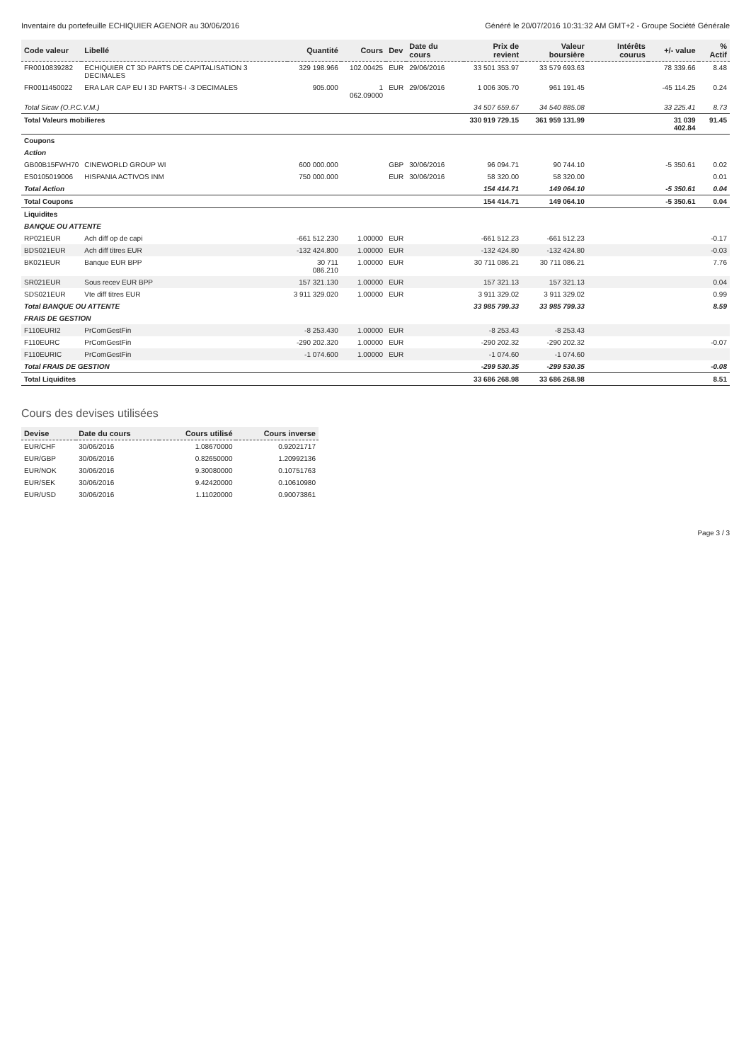Inventaire du portefeuille ECHIQUIER AGENOR au 30/06/2016 Généré le 20/07/2016 10:31:32 AM GMT+2 - Groupe Société Générale
| Code valeur | Libellé | Quantité | Cours | Dev | Date du cours | Prix de revient | Valeur boursière | Intérêts courus | +/- value | % Actif |
| --- | --- | --- | --- | --- | --- | --- | --- | --- | --- | --- |
| FR0010839282 | ECHIQUIER CT 3D PARTS DE CAPITALISATION 3 DECIMALES | 329 198.966 | 102.00425 | EUR | 29/06/2016 | 33 501 353.97 | 33 579 693.63 | | 78 339.66 | 8.48 |
| FR0011450022 | ERA LAR CAP EU I 3D PARTS-I -3 DECIMALES | 905.000 | 1 062.09000 | EUR | 29/06/2016 | 1 006 305.70 | 961 191.45 | | -45 114.25 | 0.24 |
| Total Sicav (O.P.C.V.M.) | | | | | | 34 507 659.67 | 34 540 885.08 | | 33 225.41 | 8.73 |
| Total Valeurs mobilieres | | | | | | 330 919 729.15 | 361 959 131.99 | | 31 039 402.84 | 91.45 |
| Coupons | | | | | | | | | | |
| Action | | | | | | | | | | |
| GB00B15FWH70 | CINEWORLD GROUP WI | 600 000.000 | | GBP | 30/06/2016 | 96 094.71 | 90 744.10 | | -5 350.61 | 0.02 |
| ES0105019006 | HISPANIA ACTIVOS INM | 750 000.000 | | EUR | 30/06/2016 | 58 320.00 | 58 320.00 | | | 0.01 |
| Total Action | | | | | | 154 414.71 | 149 064.10 | | -5 350.61 | 0.04 |
| Total Coupons | | | | | | 154 414.71 | 149 064.10 | | -5 350.61 | 0.04 |
| Liquidites | | | | | | | | | | |
| BANQUE OU ATTENTE | | | | | | | | | | |
| RP021EUR | Ach diff op de capi | -661 512.230 | 1.00000 | EUR | | -661 512.23 | -661 512.23 | | | -0.17 |
| BDS021EUR | Ach diff titres EUR | -132 424.800 | 1.00000 | EUR | | -132 424.80 | -132 424.80 | | | -0.03 |
| BK021EUR | Banque EUR BPP | 30 711 086.210 | 1.00000 | EUR | | 30 711 086.21 | 30 711 086.21 | | | 7.76 |
| SR021EUR | Sous recev EUR BPP | 157 321.130 | 1.00000 | EUR | | 157 321.13 | 157 321.13 | | | 0.04 |
| SDS021EUR | Vte diff titres EUR | 3 911 329.020 | 1.00000 | EUR | | 3 911 329.02 | 3 911 329.02 | | | 0.99 |
| Total BANQUE OU ATTENTE | | | | | | 33 985 799.33 | 33 985 799.33 | | | 8.59 |
| FRAIS DE GESTION | | | | | | | | | | |
| F110EURI2 | PrComGestFin | -8 253.430 | 1.00000 | EUR | | -8 253.43 | -8 253.43 | | | |
| F110EURC | PrComGestFin | -290 202.320 | 1.00000 | EUR | | -290 202.32 | -290 202.32 | | | -0.07 |
| F110EURIC | PrComGestFin | -1 074.600 | 1.00000 | EUR | | -1 074.60 | -1 074.60 | | | |
| Total FRAIS DE GESTION | | | | | | -299 530.35 | -299 530.35 | | | -0.08 |
| Total Liquidites | | | | | | 33 686 268.98 | 33 686 268.98 | | | 8.51 |
Cours des devises utilisées
| Devise | Date du cours | Cours utilisé | Cours inverse |
| --- | --- | --- | --- |
| EUR/CHF | 30/06/2016 | 1.08670000 | 0.92021717 |
| EUR/GBP | 30/06/2016 | 0.82650000 | 1.20992136 |
| EUR/NOK | 30/06/2016 | 9.30080000 | 0.10751763 |
| EUR/SEK | 30/06/2016 | 9.42420000 | 0.10610980 |
| EUR/USD | 30/06/2016 | 1.11020000 | 0.90073861 |
Page 3 / 3